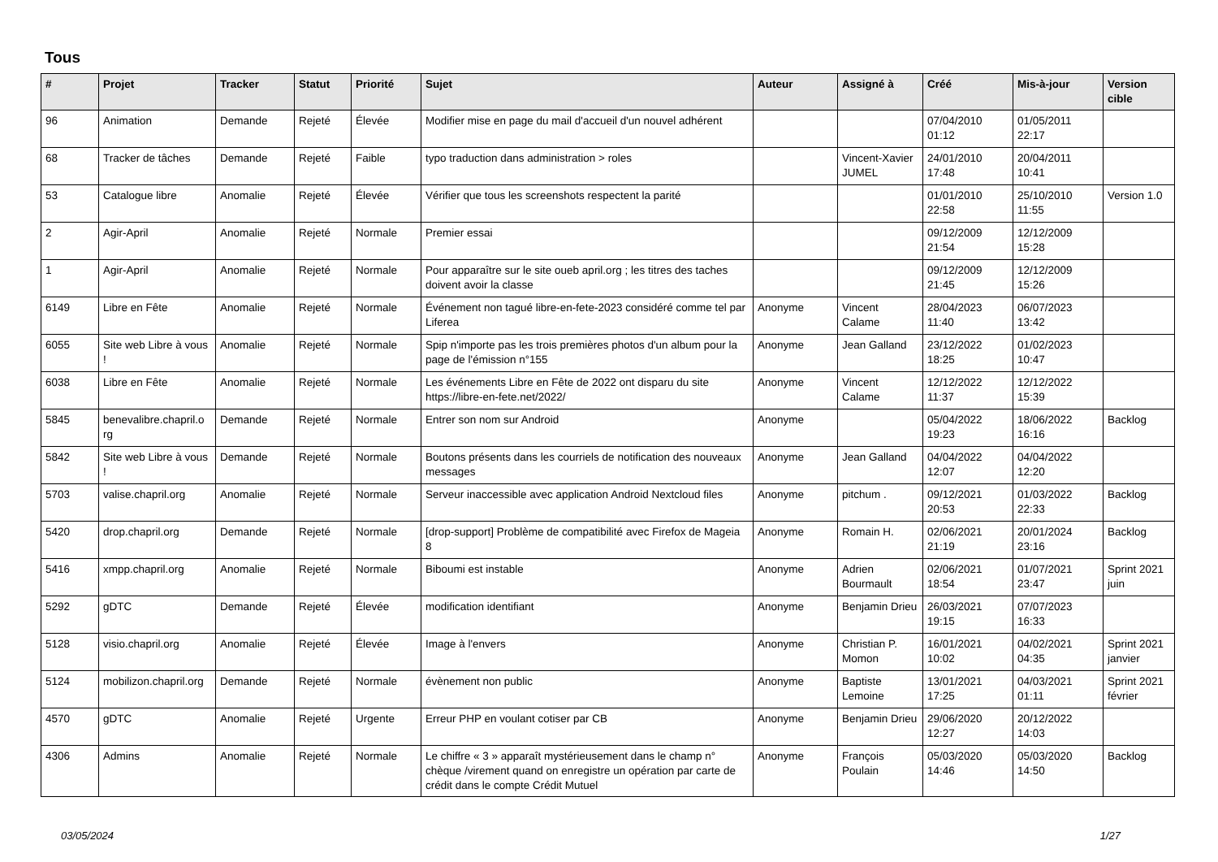Tous
| # | Projet | Tracker | Statut | Priorité | Sujet | Auteur | Assigné à | Créé | Mis-à-jour | Version cible |
| --- | --- | --- | --- | --- | --- | --- | --- | --- | --- | --- |
| 96 | Animation | Demande | Rejeté | Élevée | Modifier mise en page du mail d'accueil d'un nouvel adhérent | | | 07/04/2010 01:12 | 01/05/2011 22:17 | |
| 68 | Tracker de tâches | Demande | Rejeté | Faible | typo traduction dans administration > roles | | Vincent-Xavier JUMEL | 24/01/2010 17:48 | 20/04/2011 10:41 | |
| 53 | Catalogue libre | Anomalie | Rejeté | Élevée | Vérifier que tous les screenshots respectent la parité | | | 01/01/2010 22:58 | 25/10/2010 11:55 | Version 1.0 |
| 2 | Agir-April | Anomalie | Rejeté | Normale | Premier essai | | | 09/12/2009 21:54 | 12/12/2009 15:28 | |
| 1 | Agir-April | Anomalie | Rejeté | Normale | Pour apparaître sur le site oueb april.org ; les titres des taches doivent avoir la classe | | | 09/12/2009 21:45 | 12/12/2009 15:26 | |
| 6149 | Libre en Fête | Anomalie | Rejeté | Normale | Événement non tagué libre-en-fete-2023 considéré comme tel par Liferea | Anonyme | Vincent Calame | 28/04/2023 11:40 | 06/07/2023 13:42 | |
| 6055 | Site web Libre à vous ! | Anomalie | Rejeté | Normale | Spip n'importe pas les trois premières photos d'un album pour la page de l'émission n°155 | Anonyme | Jean Galland | 23/12/2022 18:25 | 01/02/2023 10:47 | |
| 6038 | Libre en Fête | Anomalie | Rejeté | Normale | Les événements Libre en Fête de 2022 ont disparu du site https://libre-en-fete.net/2022/ | Anonyme | Vincent Calame | 12/12/2022 11:37 | 12/12/2022 15:39 | |
| 5845 | benevalibre.chapril.o rg | Demande | Rejeté | Normale | Entrer son nom sur Android | Anonyme | | 05/04/2022 19:23 | 18/06/2022 16:16 | Backlog |
| 5842 | Site web Libre à vous ! | Demande | Rejeté | Normale | Boutons présents dans les courriels de notification des nouveaux messages | Anonyme | Jean Galland | 04/04/2022 12:07 | 04/04/2022 12:20 | |
| 5703 | valise.chapril.org | Anomalie | Rejeté | Normale | Serveur inaccessible avec application Android Nextcloud files | Anonyme | pitchum . | 09/12/2021 20:53 | 01/03/2022 22:33 | Backlog |
| 5420 | drop.chapril.org | Demande | Rejeté | Normale | [drop-support] Problème de compatibilité avec Firefox de Mageia 8 | Anonyme | Romain H. | 02/06/2021 21:19 | 20/01/2024 23:16 | Backlog |
| 5416 | xmpp.chapril.org | Anomalie | Rejeté | Normale | Biboumi est instable | Anonyme | Adrien Bourmault | 02/06/2021 18:54 | 01/07/2021 23:47 | Sprint 2021 juin |
| 5292 | gDTC | Demande | Rejeté | Élevée | modification identifiant | Anonyme | Benjamin Drieu | 26/03/2021 19:15 | 07/07/2023 16:33 | |
| 5128 | visio.chapril.org | Anomalie | Rejeté | Élevée | Image à l'envers | Anonyme | Christian P. Momon | 16/01/2021 10:02 | 04/02/2021 04:35 | Sprint 2021 janvier |
| 5124 | mobilizon.chapril.org | Demande | Rejeté | Normale | évènement non public | Anonyme | Baptiste Lemoine | 13/01/2021 17:25 | 04/03/2021 01:11 | Sprint 2021 février |
| 4570 | gDTC | Anomalie | Rejeté | Urgente | Erreur PHP en voulant cotiser par CB | Anonyme | Benjamin Drieu | 29/06/2020 12:27 | 20/12/2022 14:03 | |
| 4306 | Admins | Anomalie | Rejeté | Normale | Le chiffre « 3 » apparaît mystérieusement dans le champ n° chèque /virement quand on enregistre un opération par carte de crédit dans le compte Crédit Mutuel | Anonyme | François Poulain | 05/03/2020 14:46 | 05/03/2020 14:50 | Backlog |
03/05/2024 1/27